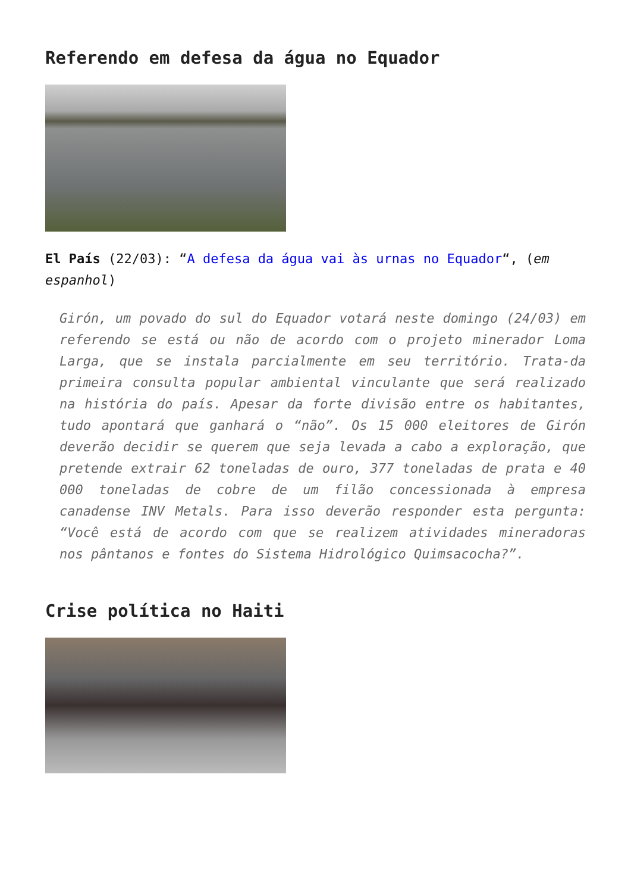Referendo em defesa da água no Equador
El País (22/03): “A defesa da água vai às urnas no Equador“, (em espanhol)
Girón, um povado do sul do Equador votará neste domingo (24/03) em referendo se está ou não de acordo com o projeto minerador Loma Larga, que se instala parcialmente em seu território. Trata-da primeira consulta popular ambiental vinculante que será realizado na história do país. Apesar da forte divisão entre os habitantes, tudo apontará que ganhará o “não”. Os 15 000 eleitores de Girón deverão decidir se querem que seja levada a cabo a exploração, que pretende extrair 62 toneladas de ouro, 377 toneladas de prata e 40 000 toneladas de cobre de um filão concessionada à empresa canadense INV Metals. Para isso deverão responder esta pergunta: “Você está de acordo com que se realizem atividades mineradoras nos pântanos e fontes do Sistema Hidrológico Quimsacocha?”.
Crise política no Haiti